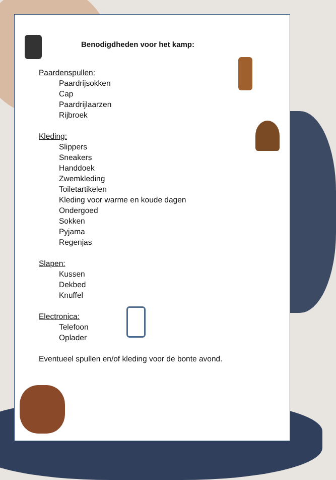Benodigdheden voor het kamp:
Paardenspullen:
Paardrijsokken
Cap
Paardrijlaarzen
Rijbroek
Kleding:
Slippers
Sneakers
Handdoek
Zwemkleding
Toiletartikelen
Kleding voor warme en koude dagen
Ondergoed
Sokken
Pyjama
Regenjas
Slapen:
Kussen
Dekbed
Knuffel
Electronica:
Telefoon
Oplader
Eventueel spullen en/of kleding voor de bonte avond.